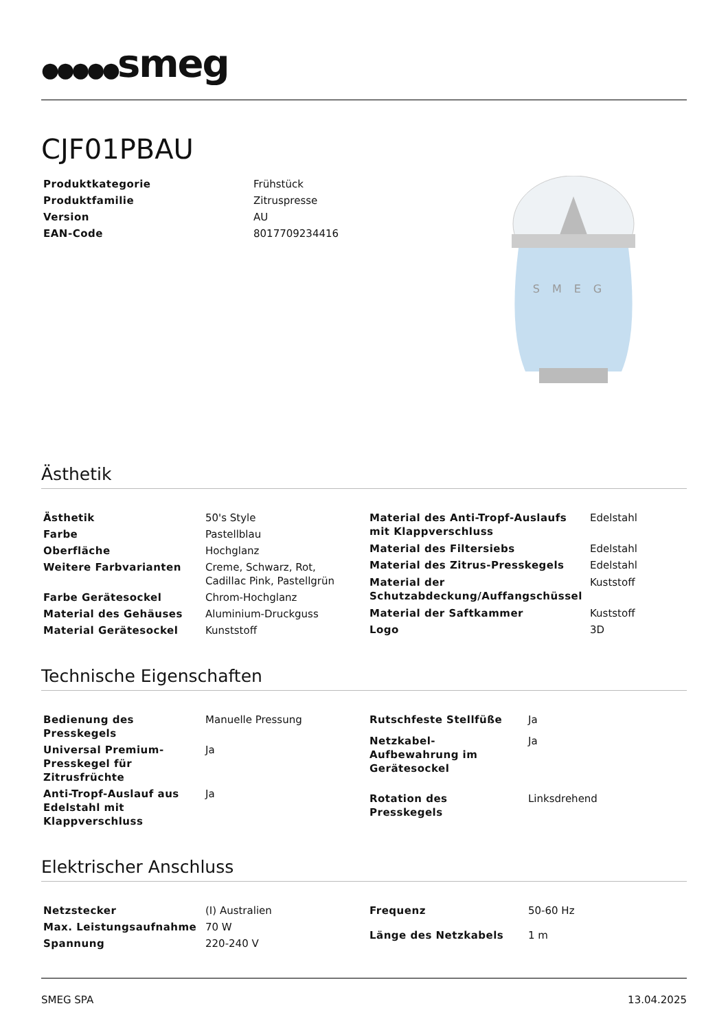●●●●●smeg
CJF01PBAU
| Produktkategorie | Frühstück |
| Produktfamilie | Zitruspresse |
| Version | AU |
| EAN-Code | 8017709234416 |
SMEG
Ästhetik
| Ästhetik | 50's Style |
| Farbe | Pastellblau |
| Oberfläche | Hochglanz |
| Weitere Farbvarianten | Creme, Schwarz, Rot, Cadillac Pink, Pastellgrün |
| Farbe Gerätesockel | Chrom-Hochglanz |
| Material des Gehäuses | Aluminium-Druckguss |
| Material Gerätesockel | Kunststoff |
| Material des Anti-Tropf-Auslaufs mit Klappverschluss | Edelstahl |
| Material des Filtersiebs | Edelstahl |
| Material des Zitrus-Presskegels | Edelstahl |
| Material der Schutzabdeckung/Auffangschüssel | Kuststoff |
| Material der Saftkammer | Kuststoff |
| Logo | 3D |
Technische Eigenschaften
| Bedienung des Presskegels | Manuelle Pressung |
| Universal Premium-Presskegel für Zitrusfrüchte | Ja |
| Anti-Tropf-Auslauf aus Edelstahl mit Klappverschluss | Ja |
| Rutschfeste Stellfüße | Ja |
| Netzkabel-Aufbewahrung im Gerätesockel | Ja |
| Rotation des Presskegels | Linksdrehend |
Elektrischer Anschluss
| Netzstecker | (I) Australien |
| Max. Leistungsaufnahme | 70 W |
| Spannung | 220-240 V |
| Frequenz | 50-60 Hz |
| Länge des Netzkabels | 1 m |
SMEG SPA 13.04.2025